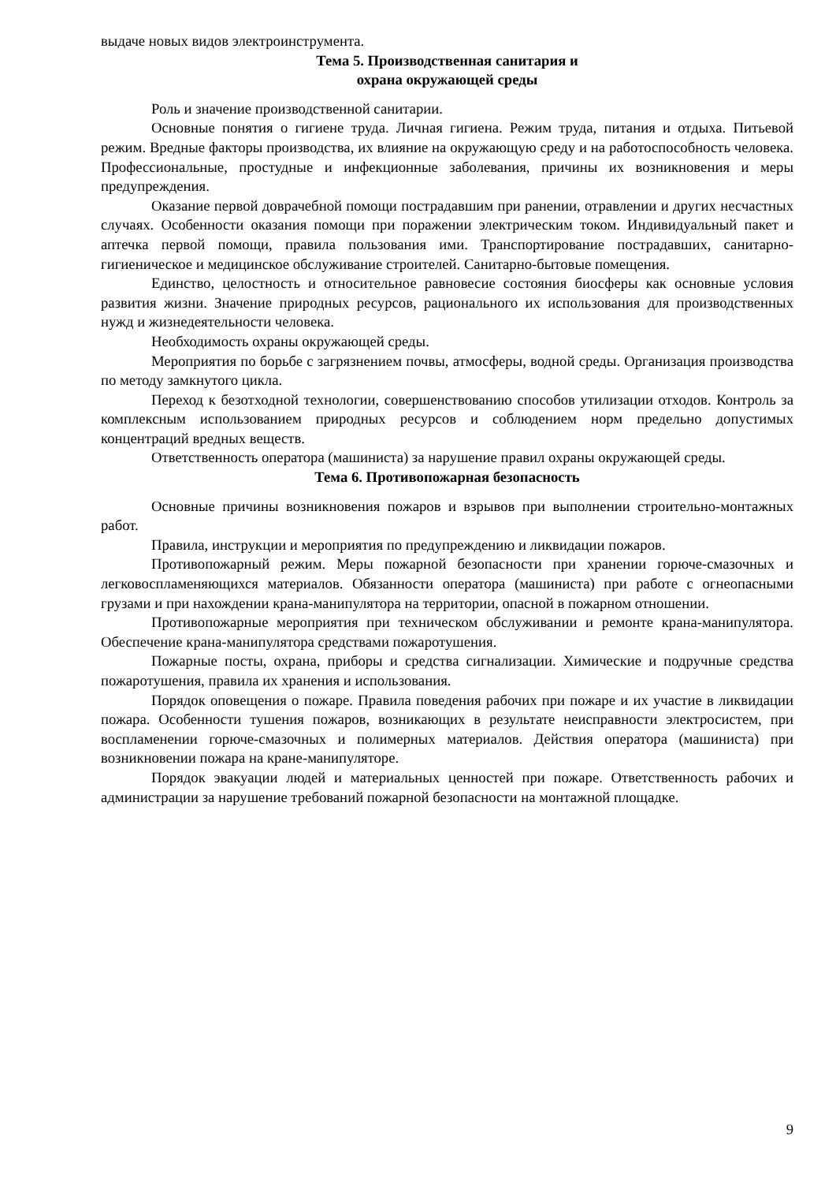выдаче новых видов электроинструмента.
Тема 5. Производственная санитария и
охрана окружающей среды
Роль и значение производственной санитарии.
Основные понятия о гигиене труда. Личная гигиена. Режим труда, питания и отдыха. Питьевой режим. Вредные факторы производства, их влияние на окружающую среду и на работоспособность человека. Профессиональные, простудные и инфекционные заболевания, причины их возникновения и меры предупреждения.
Оказание первой доврачебной помощи пострадавшим при ранении, отравлении и других несчастных случаях. Особенности оказания помощи при поражении электрическим током. Индивидуальный пакет и аптечка первой помощи, правила пользования ими. Транспортирование пострадавших, санитарно-гигиеническое и медицинское обслуживание строителей. Санитарно-бытовые помещения.
Единство, целостность и относительное равновесие состояния биосферы как основные условия развития жизни. Значение природных ресурсов, рационального их использования для производственных нужд и жизнедеятельности человека.
Необходимость охраны окружающей среды.
Мероприятия по борьбе с загрязнением почвы, атмосферы, водной среды. Организация производства по методу замкнутого цикла.
Переход к безотходной технологии, совершенствованию способов утилизации отходов. Контроль за комплексным использованием природных ресурсов и соблюдением норм предельно допустимых концентраций вредных веществ.
Ответственность оператора (машиниста) за нарушение правил охраны окружающей среды.
Тема 6. Противопожарная безопасность
Основные причины возникновения пожаров и взрывов при выполнении строительно-монтажных работ.
Правила, инструкции и мероприятия по предупреждению и ликвидации пожаров.
Противопожарный режим. Меры пожарной безопасности при хранении горюче-смазочных и легковоспламеняющихся материалов. Обязанности оператора (машиниста) при работе с огнеопасными грузами и при нахождении крана-манипулятора на территории, опасной в пожарном отношении.
Противопожарные мероприятия при техническом обслуживании и ремонте крана-манипулятора. Обеспечение крана-манипулятора средствами пожаротушения.
Пожарные посты, охрана, приборы и средства сигнализации. Химические и подручные средства пожаротушения, правила их хранения и использования.
Порядок оповещения о пожаре. Правила поведения рабочих при пожаре и их участие в ликвидации пожара. Особенности тушения пожаров, возникающих в результате неисправности электросистем, при воспламенении горюче-смазочных и полимерных материалов. Действия оператора (машиниста) при возникновении пожара на кране-манипуляторе.
Порядок эвакуации людей и материальных ценностей при пожаре. Ответственность рабочих и администрации за нарушение требований пожарной безопасности на монтажной площадке.
9